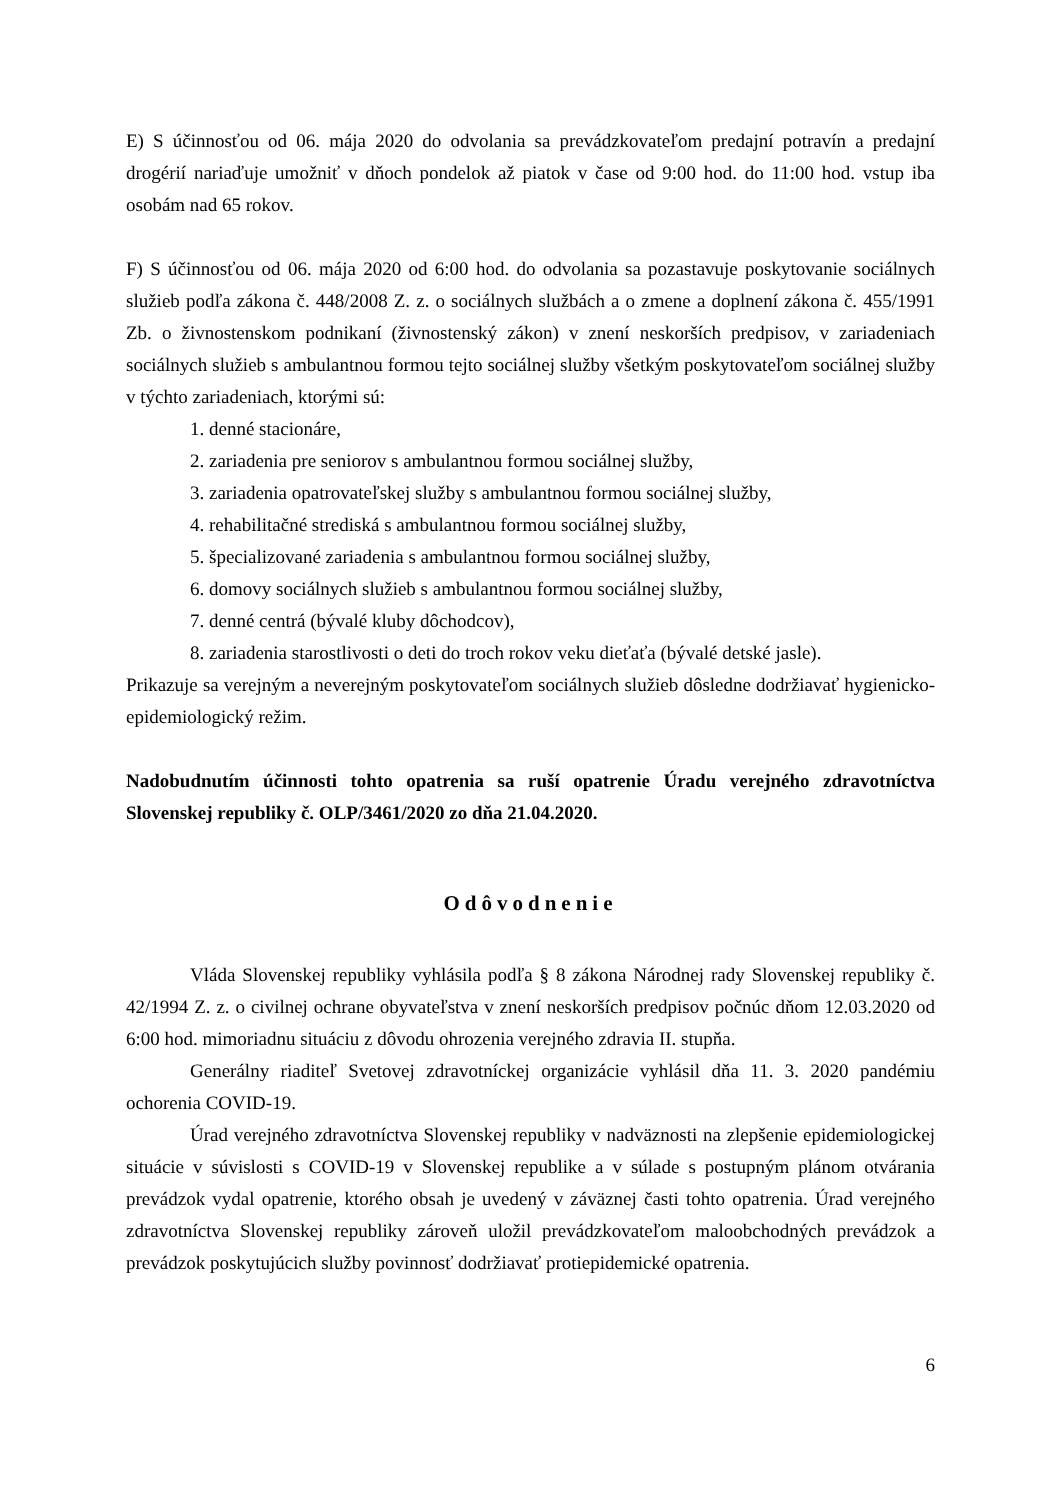E) S účinnosťou od 06. mája 2020 do odvolania sa prevádzkovateľom predajní potravín a predajní drogérií nariaďuje umožniť v dňoch pondelok až piatok v čase od 9:00 hod. do 11:00 hod. vstup iba osobám nad 65 rokov.
F) S účinnosťou od 06. mája 2020 od 6:00 hod. do odvolania sa pozastavuje poskytovanie sociálnych služieb podľa zákona č. 448/2008 Z. z. o sociálnych službách a o zmene a doplnení zákona č. 455/1991 Zb. o živnostenskom podnikaní (živnostenský zákon) v znení neskorších predpisov, v zariadeniach sociálnych služieb s ambulantnou formou tejto sociálnej služby všetkým poskytovateľom sociálnej služby v týchto zariadeniach, ktorými sú:
1. denné stacionáre,
2. zariadenia pre seniorov s ambulantnou formou sociálnej služby,
3. zariadenia opatrovateľskej služby s ambulantnou formou sociálnej služby,
4. rehabilitačné strediská s ambulantnou formou sociálnej služby,
5. špecializované zariadenia s ambulantnou formou sociálnej služby,
6. domovy sociálnych služieb s ambulantnou formou sociálnej služby,
7. denné centrá (bývalé kluby dôchodcov),
8. zariadenia starostlivosti o deti do troch rokov veku dieťaťa (bývalé detské jasle).
Prikazuje sa verejným a neverejným poskytovateľom sociálnych služieb dôsledne dodržiavať hygienicko-epidemiologický režim.
Nadobudnutím účinnosti tohto opatrenia sa ruší opatrenie Úradu verejného zdravotníctva Slovenskej republiky č. OLP/3461/2020 zo dňa 21.04.2020.
Odôvodnenie
Vláda Slovenskej republiky vyhlásila podľa § 8 zákona Národnej rady Slovenskej republiky č. 42/1994 Z. z. o civilnej ochrane obyvateľstva v znení neskorších predpisov počnúc dňom 12.03.2020 od 6:00 hod. mimoriadnu situáciu z dôvodu ohrozenia verejného zdravia II. stupňa.
Generálny riaditeľ Svetovej zdravotníckej organizácie vyhlásil dňa 11. 3. 2020 pandémiu ochorenia COVID-19.
Úrad verejného zdravotníctva Slovenskej republiky v nadväznosti na zlepšenie epidemiologickej situácie v súvislosti s COVID-19 v Slovenskej republike a v súlade s postupným plánom otvárania prevádzok vydal opatrenie, ktorého obsah je uvedený v záväznej časti tohto opatrenia. Úrad verejného zdravotníctva Slovenskej republiky zároveň uložil prevádzkovateľom maloobchodných prevádzok a prevádzok poskytujúcich služby povinnosť dodržiavať protiepidemické opatrenia.
6